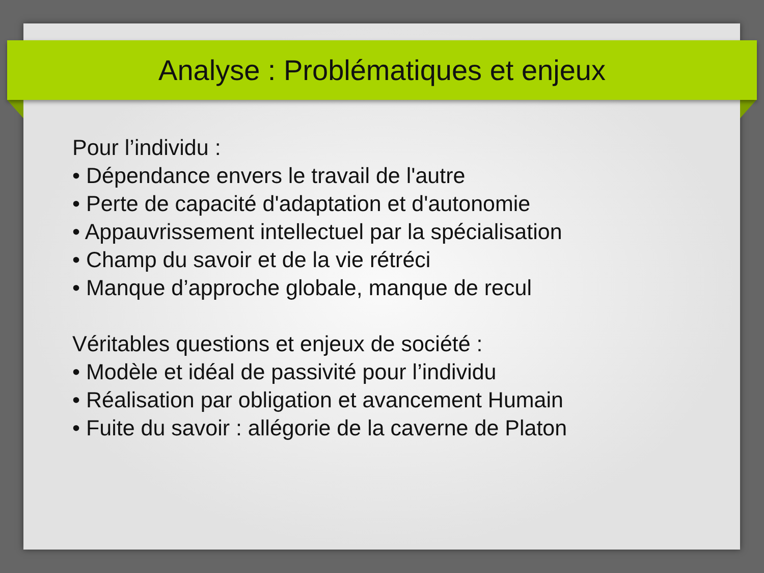Analyse : Problématiques et enjeux
Pour l’individu :
• Dépendance envers le travail de l'autre
• Perte de capacité d'adaptation et d'autonomie
• Appauvrissement intellectuel par la spécialisation
• Champ du savoir et de la vie rétréci
• Manque d’approche globale, manque de recul
Véritables questions et enjeux de société :
• Modèle et idéal de passivité pour l’individu
• Réalisation par obligation et avancement Humain
• Fuite du savoir : allégorie de la caverne de Platon